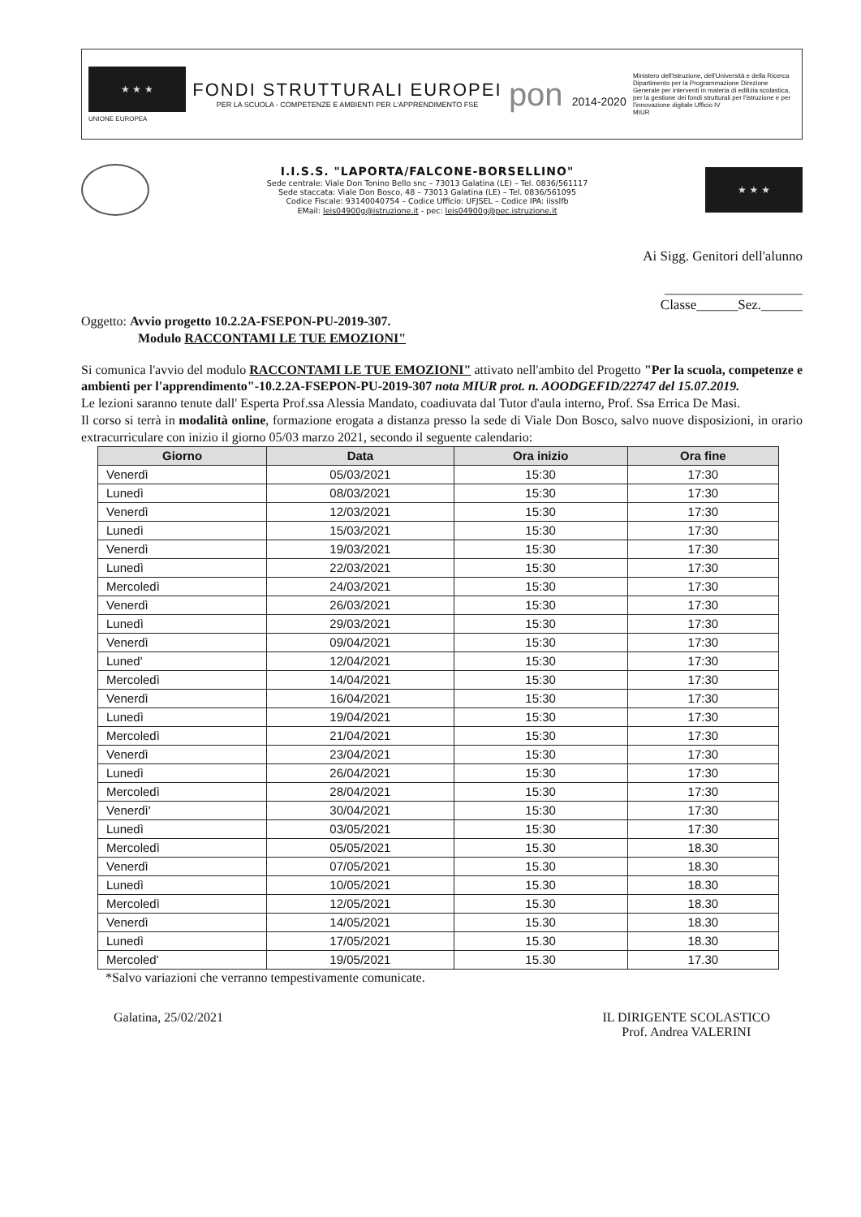★ ★ ★
UNIONE EUROPEA
FONDI STRUTTURALI EUROPEI
PER LA SCUOLA - COMPETENZE E AMBIENTI PER L'APPRENDIMENTO FSE
pon 2014-2020
Ministero dell'Istruzione, dell'Università e della Ricerca Dipartimento per la Programmazione Direzione Generale per interventi in materia di edilizia scolastica, per la gestione dei fondi strutturali per l'istruzione e per l'innovazione digitale Ufficio IV
MIUR
I.I.S.S. "LAPORTA/FALCONE-BORSELLINO"
Sede centrale: Viale Don Tonino Bello snc – 73013 Galatina (LE) – Tel. 0836/561117
Sede staccata: Viale Don Bosco, 48 – 73013 Galatina (LE) – Tel. 0836/561095
Codice Fiscale: 93140040754 – Codice Ufficio: UFJSEL – Codice IPA: iisslfb
EMail: leis04900g@istruzione.it - pec: leis04900g@pec.istruzione.it
★ ★ ★
Ai Sigg. Genitori dell'alunno
____________________
Classe______Sez.______
Oggetto: Avvio progetto 10.2.2A-FSEPON-PU-2019-307.
Modulo RACCONTAMI LE TUE EMOZIONI"
Si comunica l'avvio del modulo RACCONTAMI LE TUE EMOZIONI" attivato nell'ambito del Progetto "Per la scuola, competenze e ambienti per l'apprendimento"-10.2.2A-FSEPON-PU-2019-307 nota MIUR prot. n. AOODGEFID/22747 del 15.07.2019.
Le lezioni saranno tenute dall' Esperta Prof.ssa Alessia Mandato, coadiuvata dal Tutor d'aula interno, Prof. Ssa Errica De Masi.
Il corso si terrà in modalità online, formazione erogata a distanza presso la sede di Viale Don Bosco, salvo nuove disposizioni, in orario extracurriculare con inizio il giorno 05/03 marzo 2021, secondo il seguente calendario:
| Giorno | Data | Ora inizio | Ora fine |
| --- | --- | --- | --- |
| Venerdì | 05/03/2021 | 15:30 | 17:30 |
| Lunedì | 08/03/2021 | 15:30 | 17:30 |
| Venerdì | 12/03/2021 | 15:30 | 17:30 |
| Lunedì | 15/03/2021 | 15:30 | 17:30 |
| Venerdì | 19/03/2021 | 15:30 | 17:30 |
| Lunedì | 22/03/2021 | 15:30 | 17:30 |
| Mercoledì | 24/03/2021 | 15:30 | 17:30 |
| Venerdì | 26/03/2021 | 15:30 | 17:30 |
| Lunedì | 29/03/2021 | 15:30 | 17:30 |
| Venerdì | 09/04/2021 | 15:30 | 17:30 |
| Luned' | 12/04/2021 | 15:30 | 17:30 |
| Mercoledì | 14/04/2021 | 15:30 | 17:30 |
| Venerdì | 16/04/2021 | 15:30 | 17:30 |
| Lunedì | 19/04/2021 | 15:30 | 17:30 |
| Mercoledì | 21/04/2021 | 15:30 | 17:30 |
| Venerdì | 23/04/2021 | 15:30 | 17:30 |
| Lunedì | 26/04/2021 | 15:30 | 17:30 |
| Mercoledì | 28/04/2021 | 15:30 | 17:30 |
| Venerdì' | 30/04/2021 | 15:30 | 17:30 |
| Lunedì | 03/05/2021 | 15:30 | 17:30 |
| Mercoledì | 05/05/2021 | 15.30 | 18.30 |
| Venerdì | 07/05/2021 | 15.30 | 18.30 |
| Lunedì | 10/05/2021 | 15.30 | 18.30 |
| Mercoledì | 12/05/2021 | 15.30 | 18.30 |
| Venerdì | 14/05/2021 | 15.30 | 18.30 |
| Lunedì | 17/05/2021 | 15.30 | 18.30 |
| Mercoled' | 19/05/2021 | 15.30 | 17.30 |
*Salvo variazioni che verranno tempestivamente comunicate.
Galatina, 25/02/2021 IL DIRIGENTE SCOLASTICO
Prof. Andrea VALERINI